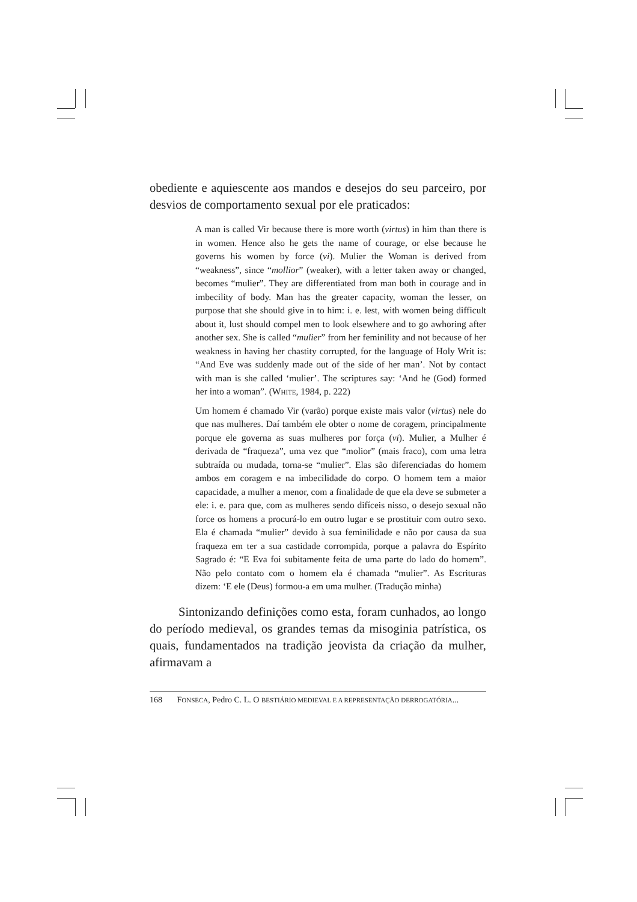obediente e aquiescente aos mandos e desejos do seu parceiro, por desvios de comportamento sexual por ele praticados:
A man is called Vir because there is more worth (virtus) in him than there is in women. Hence also he gets the name of courage, or else because he governs his women by force (vi). Mulier the Woman is derived from “weakness”, since “mollior” (weaker), with a letter taken away or changed, becomes “mulier”. They are differentiated from man both in courage and in imbecility of body. Man has the greater capacity, woman the lesser, on purpose that she should give in to him: i. e. lest, with women being difficult about it, lust should compel men to look elsewhere and to go awhoring after another sex. She is called “mulier” from her feminility and not because of her weakness in having her chastity corrupted, for the language of Holy Writ is: “And Eve was suddenly made out of the side of her man’. Not by contact with man is she called ‘mulier’. The scriptures say: ‘And he (God) formed her into a woman”. (WHITE, 1984, p. 222)
Um homem é chamado Vir (varão) porque existe mais valor (virtus) nele do que nas mulheres. Daí também ele obter o nome de coragem, principalmente porque ele governa as suas mulheres por força (vi). Mulier, a Mulher é derivada de “fraqueza”, uma vez que “molior” (mais fraco), com uma letra subtraída ou mudada, torna-se “mulier”. Elas são diferenciadas do homem ambos em coragem e na imbecilidade do corpo. O homem tem a maior capacidade, a mulher a menor, com a finalidade de que ela deve se submeter a ele: i. e. para que, com as mulheres sendo difíceis nisso, o desejo sexual não force os homens a procurá-lo em outro lugar e se prostituir com outro sexo. Ela é chamada “mulier” devido à sua feminilidade e não por causa da sua fraqueza em ter a sua castidade corrompida, porque a palavra do Espírito Sagrado é: “E Eva foi subitamente feita de uma parte do lado do homem”. Não pelo contato com o homem ela é chamada “mulier”. As Escrituras dizem: ‘E ele (Deus) formou-a em uma mulher. (Tradução minha)
Sintonizando definições como esta, foram cunhados, ao longo do período medieval, os grandes temas da misoginia patrística, os quais, fundamentados na tradição jeovista da criação da mulher, afirmavam a
168 FONSECA, Pedro C. L. O BESTIÁRIO MEDIEVAL E A REPRESENTAÇÃO DERROGATÓRIA...